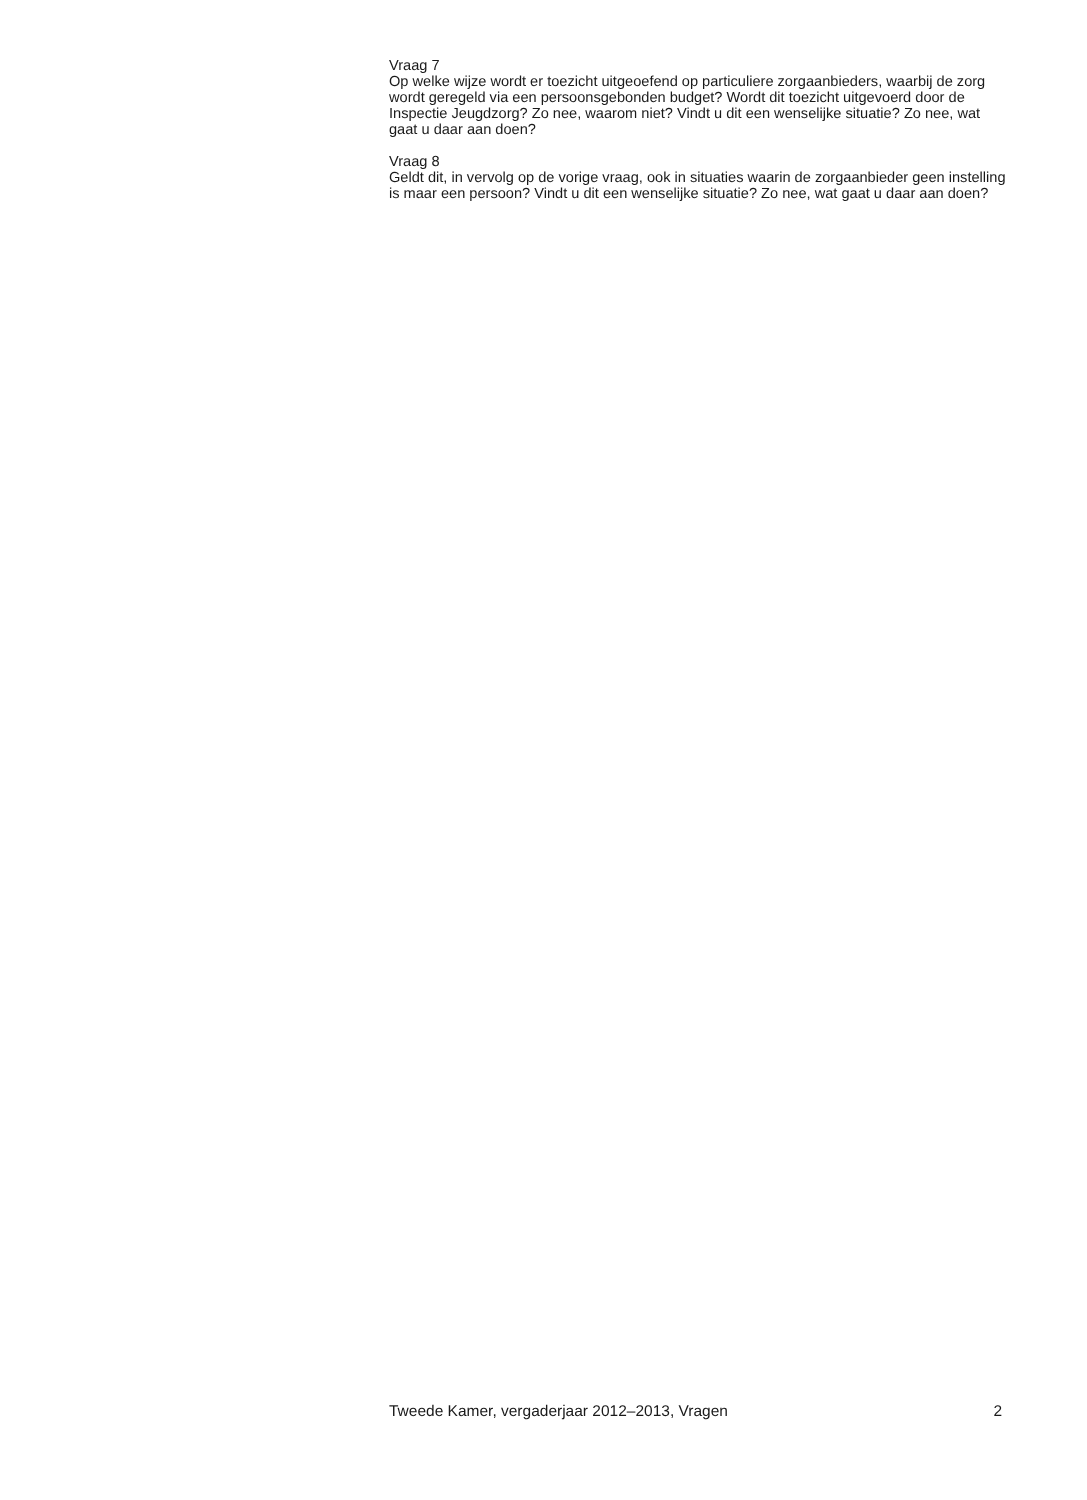Vraag 7
Op welke wijze wordt er toezicht uitgeoefend op particuliere zorgaanbieders, waarbij de zorg wordt geregeld via een persoonsgebonden budget? Wordt dit toezicht uitgevoerd door de Inspectie Jeugdzorg? Zo nee, waarom niet? Vindt u dit een wenselijke situatie? Zo nee, wat gaat u daar aan doen?
Vraag 8
Geldt dit, in vervolg op de vorige vraag, ook in situaties waarin de zorgaanbieder geen instelling is maar een persoon? Vindt u dit een wenselijke situatie? Zo nee, wat gaat u daar aan doen?
Tweede Kamer, vergaderjaar 2012–2013, Vragen 2